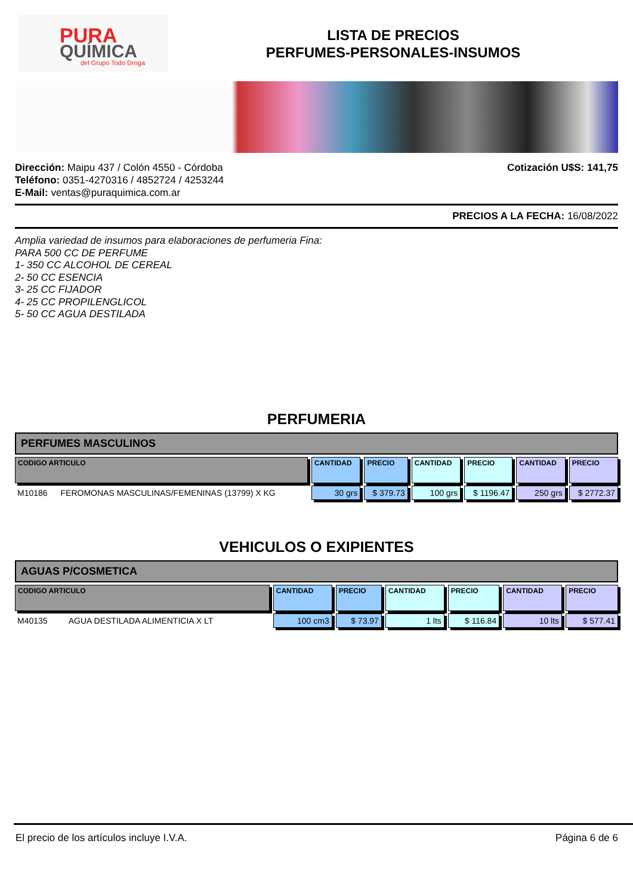PURA
QUÍMICA
del Grupo Todo Droga
LISTA DE PRECIOS
PERFUMES-PERSONALES-INSUMOS
Dirección: Maipu 437 / Colón 4550 - Córdoba
Teléfono: 0351-4270316 / 4852724 / 4253244
E-Mail: ventas@puraquimica.com.ar
Cotización U$S: 141,75
PRECIOS A LA FECHA: 16/08/2022
Amplia variedad de insumos para elaboraciones de perfumeria Fina:
PARA 500 CC DE PERFUME
1- 350 CC ALCOHOL DE CEREAL
2- 50 CC ESENCIA
3- 25 CC FIJADOR
4- 25 CC PROPILENGLICOL
5- 50 CC AGUA DESTILADA
PERFUMERIA
PERFUMES MASCULINOS
| CODIGO ARTICULO | | CANTIDAD | PRECIO | CANTIDAD | PRECIO | CANTIDAD | PRECIO |
| --- | --- | --- | --- | --- | --- | --- | --- |
| M10186 | FEROMONAS MASCULINAS/FEMENINAS (13799) X KG | 30 grs | $ 379.73 | 100 grs | $ 1196.47 | 250 grs | $ 2772.37 |
VEHICULOS O EXIPIENTES
AGUAS P/COSMETICA
| CODIGO ARTICULO | | CANTIDAD | PRECIO | CANTIDAD | PRECIO | CANTIDAD | PRECIO |
| --- | --- | --- | --- | --- | --- | --- | --- |
| M40135 | AGUA DESTILADA ALIMENTICIA X LT | 100 cm3 | $ 73.97 | 1 lts | $ 116.84 | 10 lts | $ 577.41 |
El precio de los artículos incluye I.V.A. Página 6 de 6